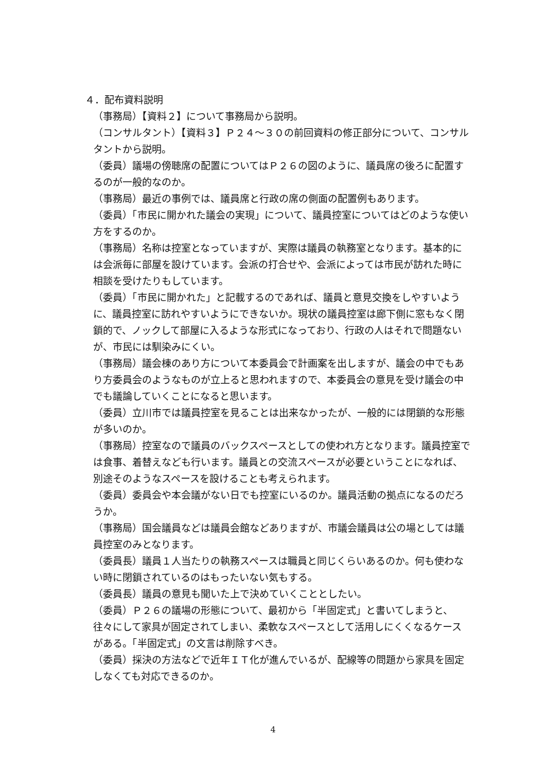４．配布資料説明
（事務局）【資料２】について事務局から説明。
（コンサルタント）【資料３】Ｐ２４～３０の前回資料の修正部分について、コンサルタントから説明。
（委員）議場の傍聴席の配置についてはＰ２６の図のように、議員席の後ろに配置するのが一般的なのか。
（事務局）最近の事例では、議員席と行政の席の側面の配置例もあります。
（委員）「市民に開かれた議会の実現」について、議員控室についてはどのような使い方をするのか。
（事務局）名称は控室となっていますが、実際は議員の執務室となります。基本的には会派毎に部屋を設けています。会派の打合せや、会派によっては市民が訪れた時に相談を受けたりもしています。
（委員）「市民に開かれた」と記載するのであれば、議員と意見交換をしやすいように、議員控室に訪れやすいようにできないか。現状の議員控室は廊下側に窓もなく閉鎖的で、ノックして部屋に入るような形式になっており、行政の人はそれで問題ないが、市民には馴染みにくい。
（事務局）議会棟のあり方について本委員会で計画案を出しますが、議会の中でもあり方委員会のようなものが立上ると思われますので、本委員会の意見を受け議会の中でも議論していくことになると思います。
（委員）立川市では議員控室を見ることは出来なかったが、一般的には閉鎖的な形態が多いのか。
（事務局）控室なので議員のバックスペースとしての使われ方となります。議員控室では食事、着替えなども行います。議員との交流スペースが必要ということになれば、別途そのようなスペースを設けることも考えられます。
（委員）委員会や本会議がない日でも控室にいるのか。議員活動の拠点になるのだろうか。
（事務局）国会議員などは議員会館などありますが、市議会議員は公の場としては議員控室のみとなります。
（委員長）議員１人当たりの執務スペースは職員と同じくらいあるのか。何も使わない時に閉鎖されているのはもったいない気もする。
（委員長）議員の意見も聞いた上で決めていくこととしたい。
（委員）Ｐ２６の議場の形態について、最初から「半固定式」と書いてしまうと、往々にして家具が固定されてしまい、柔軟なスペースとして活用しにくくなるケースがある。「半固定式」の文言は削除すべき。
（委員）採決の方法などで近年ＩＴ化が進んでいるが、配線等の問題から家具を固定しなくても対応できるのか。
4